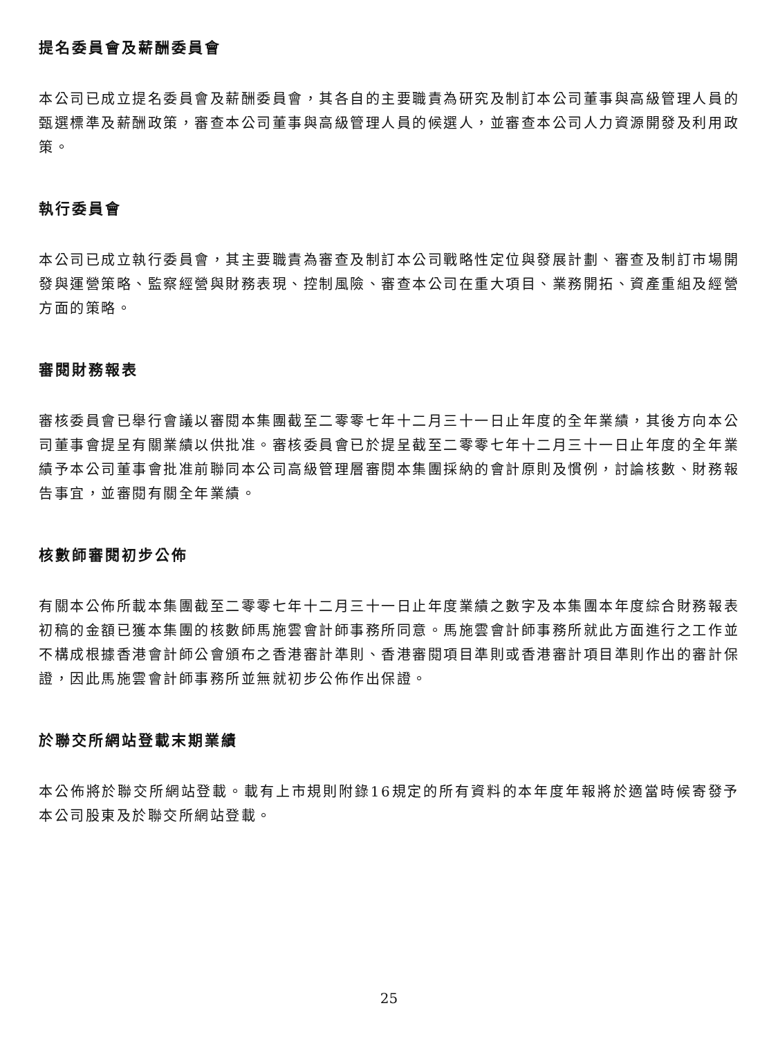提名委員會及薪酬委員會
本公司已成立提名委員會及薪酬委員會，其各自的主要職責為研究及制訂本公司董事與高級管理人員的甄選標準及薪酬政策，審查本公司董事與高級管理人員的候選人，並審查本公司人力資源開發及利用政策。
執行委員會
本公司已成立執行委員會，其主要職責為審查及制訂本公司戰略性定位與發展計劃、審查及制訂市場開發與運營策略、監察經營與財務表現、控制風險、審查本公司在重大項目、業務開拓、資產重組及經營方面的策略。
審閱財務報表
審核委員會已舉行會議以審閱本集團截至二零零七年十二月三十一日止年度的全年業績，其後方向本公司董事會提呈有關業績以供批准。審核委員會已於提呈截至二零零七年十二月三十一日止年度的全年業績予本公司董事會批准前聯同本公司高級管理層審閱本集團採納的會計原則及慣例，討論核數、財務報告事宜，並審閱有關全年業績。
核數師審閱初步公佈
有關本公佈所載本集團截至二零零七年十二月三十一日止年度業績之數字及本集團本年度綜合財務報表初稿的金額已獲本集團的核數師馬施雲會計師事務所同意。馬施雲會計師事務所就此方面進行之工作並不構成根據香港會計師公會頒布之香港審計準則、香港審閱項目準則或香港審計項目準則作出的審計保證，因此馬施雲會計師事務所並無就初步公佈作出保證。
於聯交所網站登載末期業績
本公佈將於聯交所網站登載。載有上市規則附錄16規定的所有資料的本年度年報將於適當時候寄發予本公司股東及於聯交所網站登載。
25